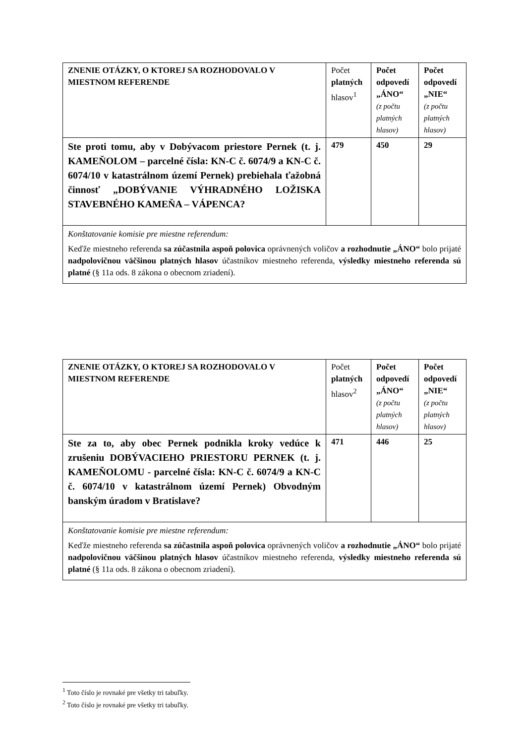| ZNENIE OTÁZKY, O KTOREJ SA ROZHODOVALO V MIESTNOM REFERENDE | Počet platných hlasov<sup>1</sup> | Počet odpovedí „ÁNO“ (z počtu platných hlasov) | Počet odpovedí „NIE“ (z počtu platných hlasov) |
| --- | --- | --- | --- |
| Ste proti tomu, aby v Dobývacom priestore Pernek (t. j. KAMEŇOLOM – parcelné čísla: KN-C č. 6074/9 a KN-C č. 6074/10 v katastrálnom území Pernek) prebiehala ťažobná činnosť „DOBÝVANIE VÝHRADNÉHO LOŽISKA STAVEBNÉHO KAMEŇA – VÁPENCA? | 479 | 450 | 29 |
| Konštatovanie komisie pre miestne referendum: Keďže miestneho referenda sa zúčastnila aspoň polovica oprávnených voličov a rozhodnutie „ÁNO“ bolo prijaté nadpolovičnou väčšinou platných hlasov účastníkov miestneho referenda, výsledky miestneho referenda sú platné (§ 11a ods. 8 zákona o obecnom zriadení). | | | |
| ZNENIE OTÁZKY, O KTOREJ SA ROZHODOVALO V MIESTNOM REFERENDE | Počet platných hlasov<sup>2</sup> | Počet odpovedí „ÁNO“ (z počtu platných hlasov) | Počet odpovedí „NIE“ (z počtu platných hlasov) |
| --- | --- | --- | --- |
| Ste za to, aby obec Pernek podnikla kroky vedúce k zrušeniu DOBÝVACIEHO PRIESTORU PERNEK (t. j. KAMEŇOLOMU - parcelné čísla: KN-C č. 6074/9 a KN-C č. 6074/10 v katastrálnom území Pernek) Obvodným banským úradom v Bratislave? | 471 | 446 | 25 |
| Konštatovanie komisie pre miestne referendum: Keďže miestneho referenda sa zúčastnila aspoň polovica oprávnených voličov a rozhodnutie „ÁNO“ bolo prijaté nadpolovičnou väčšinou platných hlasov účastníkov miestneho referenda, výsledky miestneho referenda sú platné (§ 11a ods. 8 zákona o obecnom zriadení). | | | |
<sup>1</sup> Toto číslo je rovnaké pre všetky tri tabuľky.
<sup>2</sup> Toto číslo je rovnaké pre všetky tri tabuľky.